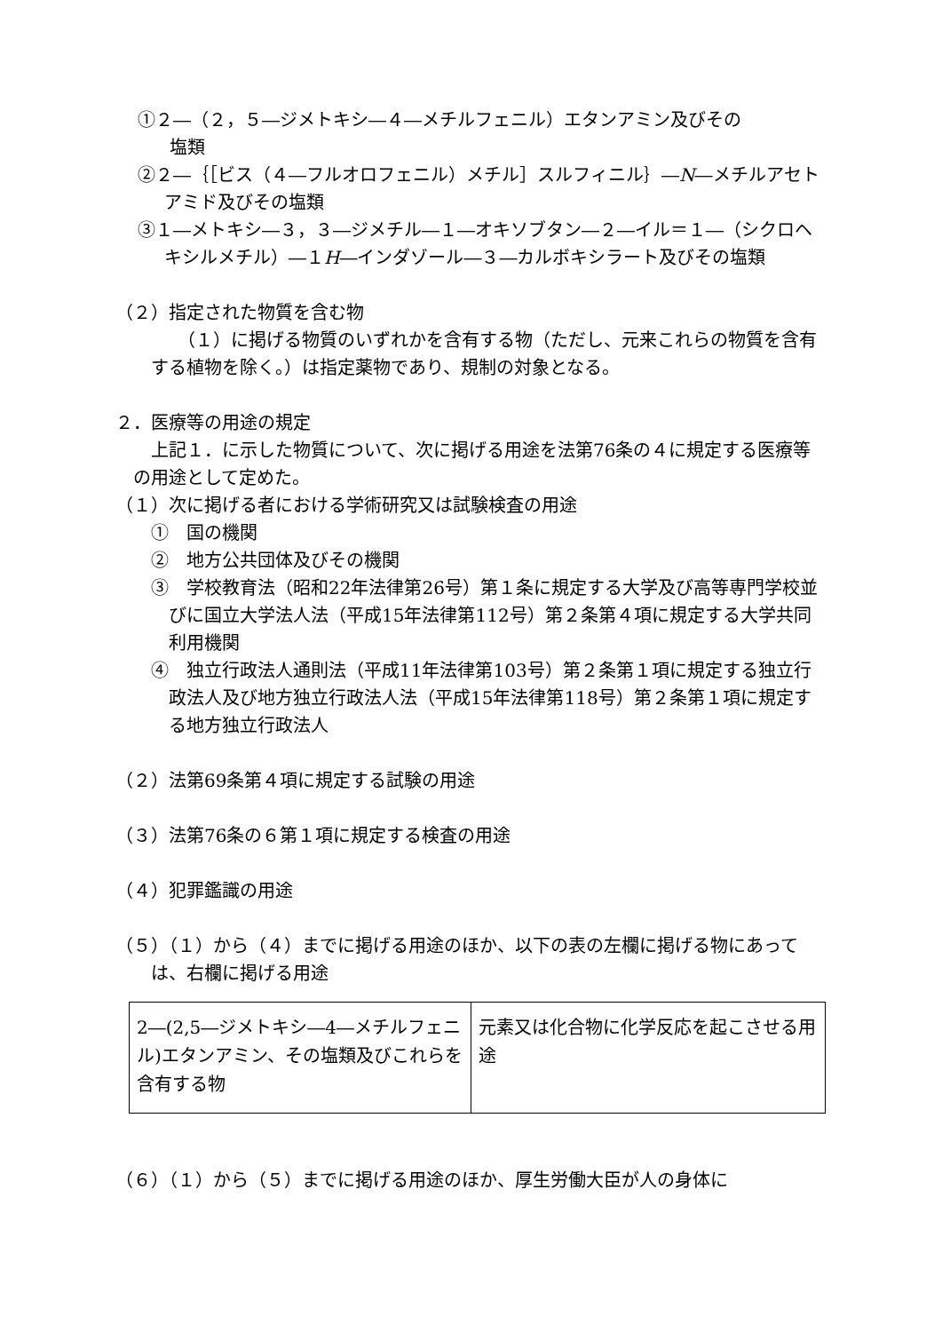①２―（２，５―ジメトキシ―４―メチルフェニル）エタンアミン及びその
塩類
②２―｛［ビス（４―フルオロフェニル）メチル］スルフィニル｝―N―メチルアセトアミド及びその塩類
③１―メトキシ―３，３―ジメチル―１―オキソブタン―２―イル＝１―（シクロヘキシルメチル）―１H―インダゾール―３―カルボキシラート及びその塩類
（２）指定された物質を含む物
（１）に掲げる物質のいずれかを含有する物（ただし、元来これらの物質を含有する植物を除く。）は指定薬物であり、規制の対象となる。
２．医療等の用途の規定
上記１．に示した物質について、次に掲げる用途を法第76条の４に規定する医療等の用途として定めた。
（１）次に掲げる者における学術研究又は試験検査の用途
①　国の機関
②　地方公共団体及びその機関
③　学校教育法（昭和22年法律第26号）第１条に規定する大学及び高等専門学校並びに国立大学法人法（平成15年法律第112号）第２条第４項に規定する大学共同利用機関
④　独立行政法人通則法（平成11年法律第103号）第２条第１項に規定する独立行政法人及び地方独立行政法人法（平成15年法律第118号）第２条第１項に規定する地方独立行政法人
（２）法第69条第４項に規定する試験の用途
（３）法第76条の６第１項に規定する検査の用途
（４）犯罪鑑識の用途
（５）（１）から（４）までに掲げる用途のほか、以下の表の左欄に掲げる物にあっては、右欄に掲げる用途
| 2―(2,5―ジメトキシ―4―メチルフェニル)エタンアミン、その塩類及びこれらを含有する物 | 元素又は化合物に化学反応を起こさせる用途 |
（６）（１）から（５）までに掲げる用途のほか、厚生労働大臣が人の身体に